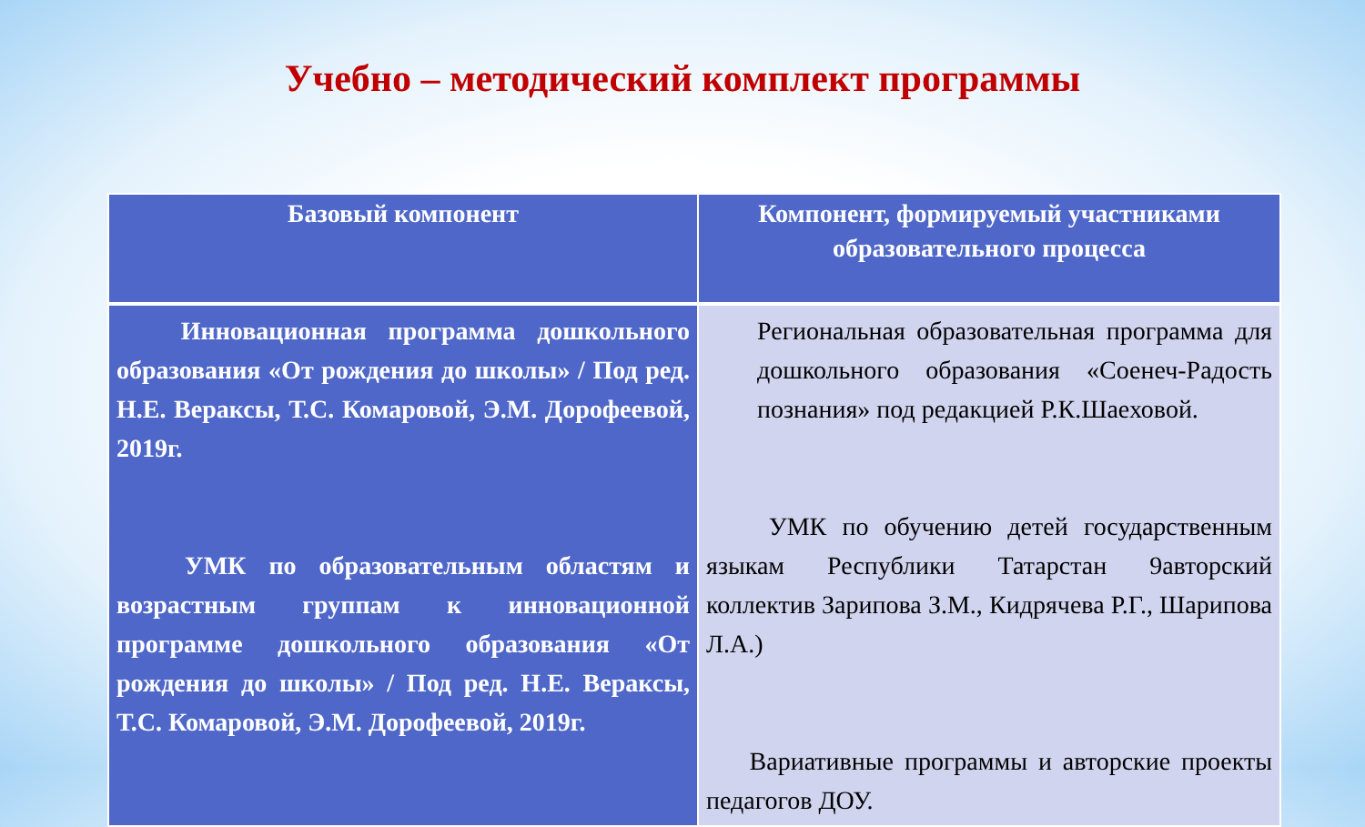Учебно – методический комплект программы
| Базовый компонент | Компонент, формируемый участниками образовательного процесса |
| --- | --- |
| Инновационная программа дошкольного образования «От рождения до школы» / Под ред. Н.Е. Вераксы, Т.С. Комаровой, Э.М. Дорофеевой, 2019г. УМК по образовательным областям и возрастным группам к инновационной программе дошкольного образования «От рождения до школы» / Под ред. Н.Е. Вераксы, Т.С. Комаровой, Э.М. Дорофеевой, 2019г. | Региональная образовательная программа для дошкольного образования «Соенеч-Радость познания» под редакцией Р.К.Шаеховой. УМК по обучению детей государственным языкам Республики Татарстан 9авторский коллектив Зарипова З.М., Кидрячева Р.Г., Шарипова Л.А.) Вариативные программы и авторские проекты педагогов ДОУ. |